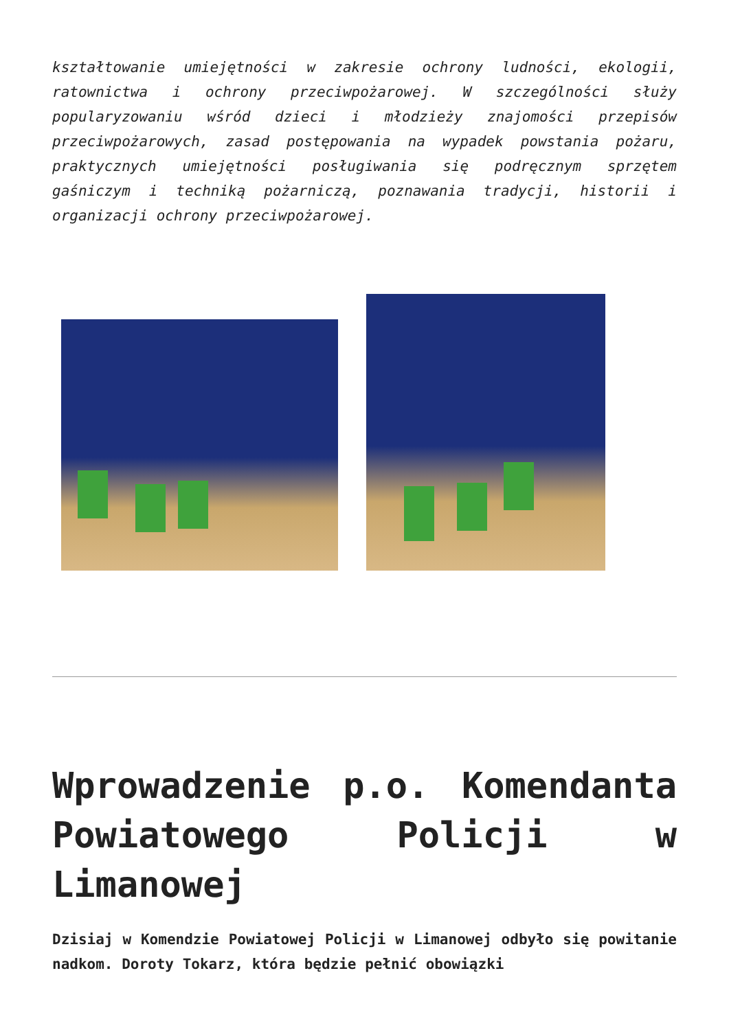kształtowanie umiejętności w zakresie ochrony ludności, ekologii, ratownictwa i ochrony przeciwpożarowej. W szczególności służy popularyzowaniu wśród dzieci i młodzieży znajomości przepisów przeciwpożarowych, zasad postępowania na wypadek powstania pożaru, praktycznych umiejętności posługiwania się podręcznym sprzętem gaśniczym i techniką pożarniczą, poznawania tradycji, historii i organizacji ochrony przeciwpożarowej.
Wprowadzenie p.o. Komendanta Powiatowego Policji w Limanowej
Dzisiaj w Komendzie Powiatowej Policji w Limanowej odbyło się powitanie nadkom. Doroty Tokarz, która będzie pełnić obowiązki